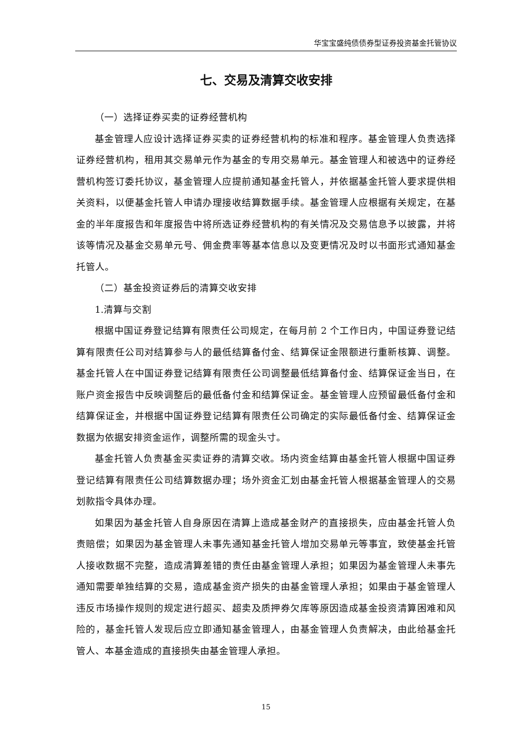华宝宝盛纯债债券型证券投资基金托管协议
七、交易及清算交收安排
（一）选择证券买卖的证券经营机构
基金管理人应设计选择证券买卖的证券经营机构的标准和程序。基金管理人负责选择证券经营机构，租用其交易单元作为基金的专用交易单元。基金管理人和被选中的证券经营机构签订委托协议，基金管理人应提前通知基金托管人，并依据基金托管人要求提供相关资料，以便基金托管人申请办理接收结算数据手续。基金管理人应根据有关规定，在基金的半年度报告和年度报告中将所选证券经营机构的有关情况及交易信息予以披露，并将该等情况及基金交易单元号、佣金费率等基本信息以及变更情况及时以书面形式通知基金托管人。
（二）基金投资证券后的清算交收安排
1.清算与交割
根据中国证券登记结算有限责任公司规定，在每月前 2 个工作日内，中国证券登记结算有限责任公司对结算参与人的最低结算备付金、结算保证金限额进行重新核算、调整。基金托管人在中国证券登记结算有限责任公司调整最低结算备付金、结算保证金当日，在账户资金报告中反映调整后的最低备付金和结算保证金。基金管理人应预留最低备付金和结算保证金，并根据中国证券登记结算有限责任公司确定的实际最低备付金、结算保证金数据为依据安排资金运作，调整所需的现金头寸。
基金托管人负责基金买卖证券的清算交收。场内资金结算由基金托管人根据中国证券登记结算有限责任公司结算数据办理；场外资金汇划由基金托管人根据基金管理人的交易划款指令具体办理。
如果因为基金托管人自身原因在清算上造成基金财产的直接损失，应由基金托管人负责赔偿；如果因为基金管理人未事先通知基金托管人增加交易单元等事宜，致使基金托管人接收数据不完整，造成清算差错的责任由基金管理人承担；如果因为基金管理人未事先通知需要单独结算的交易，造成基金资产损失的由基金管理人承担；如果由于基金管理人违反市场操作规则的规定进行超买、超卖及质押券欠库等原因造成基金投资清算困难和风险的，基金托管人发现后应立即通知基金管理人，由基金管理人负责解决，由此给基金托管人、本基金造成的直接损失由基金管理人承担。
15